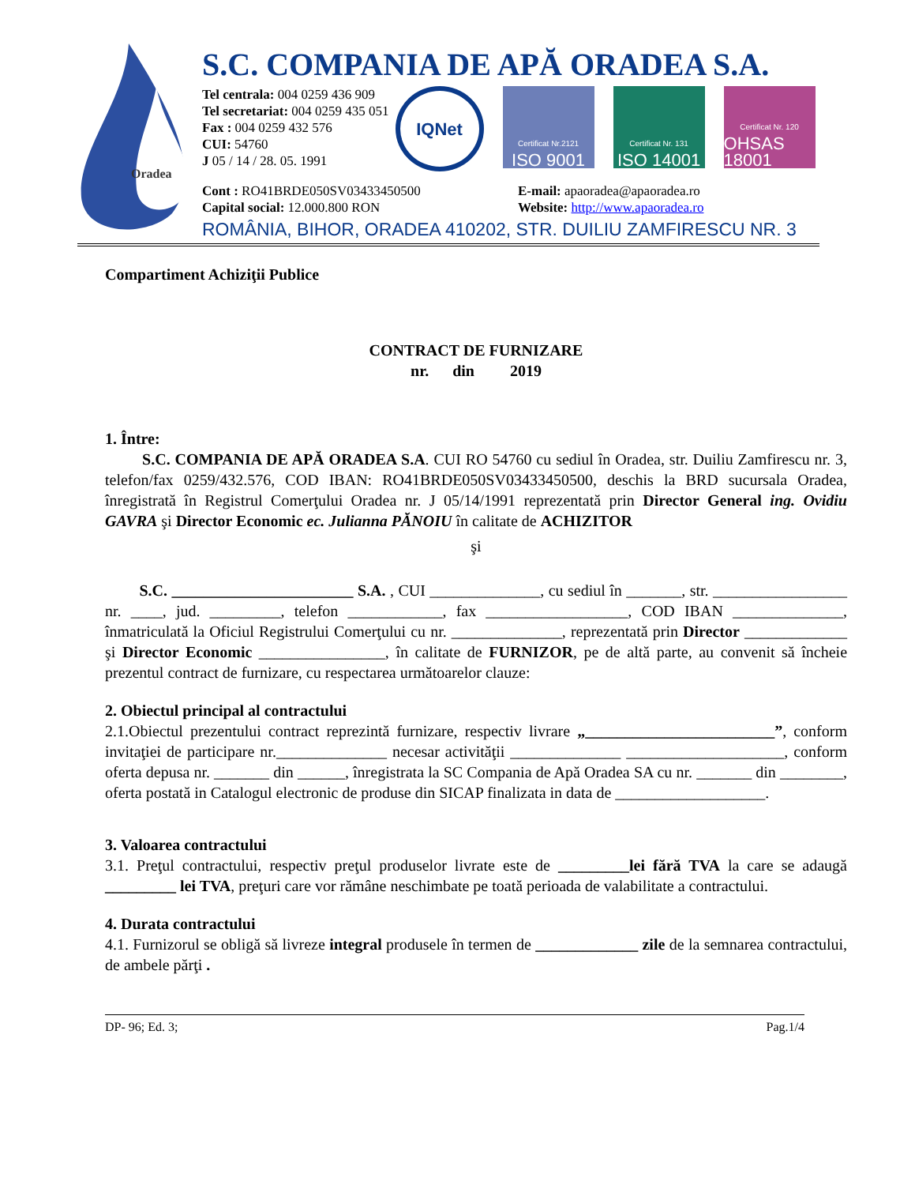Oradea
S.C. COMPANIA DE APĂ ORADEA S.A.
Tel centrala: 004 0259 436 909
Tel secretariat: 004 0259 435 051
Fax : 004 0259 432 576
CUI: 54760
J 05 / 14 / 28. 05. 1991
IQNet
Certificat Nr.2121
ISO 9001
Certificat Nr. 131
ISO 14001
Certificat Nr. 120
OHSAS 18001
Cont : RO41BRDE050SV03433450500
Capital social: 12.000.800 RON
E-mail: apaoradea@apaoradea.ro
Website: http://www.apaoradea.ro
ROMÂNIA, BIHOR, ORADEA 410202, STR. DUILIU ZAMFIRESCU NR. 3
Compartiment Achiziţii Publice
CONTRACT DE FURNIZARE
nr. din 2019
1. Între:
S.C. COMPANIA DE APĂ ORADEA S.A. CUI RO 54760 cu sediul în Oradea, str. Duiliu Zamfirescu nr. 3, telefon/fax 0259/432.576, COD IBAN: RO41BRDE050SV03433450500, deschis la BRD sucursala Oradea, înregistrată în Registrul Comerţului Oradea nr. J 05/14/1991 reprezentată prin Director General ing. Ovidiu GAVRA şi Director Economic ec. Julianna PĂNOIU în calitate de ACHIZITOR
şi
S.C. _______________________ S.A. , CUI ______________, cu sediul în _______, str. _________________ nr. ____, jud. _________, telefon ____________, fax __________________, COD IBAN ______________, înmatriculată la Oficiul Registrului Comerţului cu nr. ______________, reprezentată prin Director _____________ şi Director Economic ________________, în calitate de FURNIZOR, pe de altă parte, au convenit să încheie prezentul contract de furnizare, cu respectarea următoarelor clauze:
2. Obiectul principal al contractului
2.1.Obiectul prezentului contract reprezintă furnizare, respectiv livrare „________________________”, conform invitaţiei de participare nr.______________ necesar activităţii ______________ ____________________, conform oferta depusa nr. _______ din ______, înregistrata la SC Compania de Apă Oradea SA cu nr. _______ din ________, oferta postată in Catalogul electronic de produse din SICAP finalizata in data de ___________________.
3. Valoarea contractului
3.1. Preţul contractului, respectiv preţul produselor livrate este de _________lei fără TVA la care se adaugă _________ lei TVA, preţuri care vor rămâne neschimbate pe toată perioada de valabilitate a contractului.
4. Durata contractului
4.1. Furnizorul se obligă să livreze integral produsele în termen de _____________ zile de la semnarea contractului, de ambele părţi .
DP- 96; Ed. 3; Pag.1/4